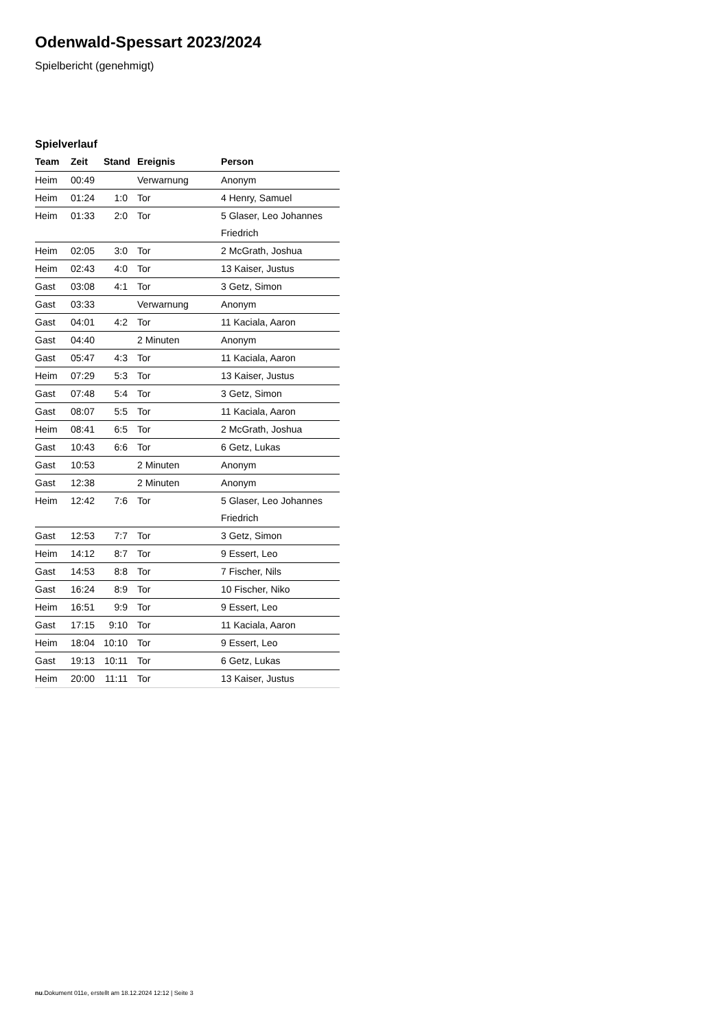Odenwald-Spessart 2023/2024
Spielbericht (genehmigt)
Spielverlauf
| Team | Zeit | Stand | Ereignis | Person |
| --- | --- | --- | --- | --- |
| Heim | 00:49 | | Verwarnung | Anonym |
| Heim | 01:24 | 1:0 | Tor | 4 Henry, Samuel |
| Heim | 01:33 | 2:0 | Tor | 5 Glaser, Leo Johannes Friedrich |
| Heim | 02:05 | 3:0 | Tor | 2 McGrath, Joshua |
| Heim | 02:43 | 4:0 | Tor | 13 Kaiser, Justus |
| Gast | 03:08 | 4:1 | Tor | 3 Getz, Simon |
| Gast | 03:33 | | Verwarnung | Anonym |
| Gast | 04:01 | 4:2 | Tor | 11 Kaciala, Aaron |
| Gast | 04:40 | | 2 Minuten | Anonym |
| Gast | 05:47 | 4:3 | Tor | 11 Kaciala, Aaron |
| Heim | 07:29 | 5:3 | Tor | 13 Kaiser, Justus |
| Gast | 07:48 | 5:4 | Tor | 3 Getz, Simon |
| Gast | 08:07 | 5:5 | Tor | 11 Kaciala, Aaron |
| Heim | 08:41 | 6:5 | Tor | 2 McGrath, Joshua |
| Gast | 10:43 | 6:6 | Tor | 6 Getz, Lukas |
| Gast | 10:53 | | 2 Minuten | Anonym |
| Gast | 12:38 | | 2 Minuten | Anonym |
| Heim | 12:42 | 7:6 | Tor | 5 Glaser, Leo Johannes Friedrich |
| Gast | 12:53 | 7:7 | Tor | 3 Getz, Simon |
| Heim | 14:12 | 8:7 | Tor | 9 Essert, Leo |
| Gast | 14:53 | 8:8 | Tor | 7 Fischer, Nils |
| Gast | 16:24 | 8:9 | Tor | 10 Fischer, Niko |
| Heim | 16:51 | 9:9 | Tor | 9 Essert, Leo |
| Gast | 17:15 | 9:10 | Tor | 11 Kaciala, Aaron |
| Heim | 18:04 | 10:10 | Tor | 9 Essert, Leo |
| Gast | 19:13 | 10:11 | Tor | 6 Getz, Lukas |
| Heim | 20:00 | 11:11 | Tor | 13 Kaiser, Justus |
nu.Dokument 011e, erstellt am 18.12.2024 12:12 | Seite 3